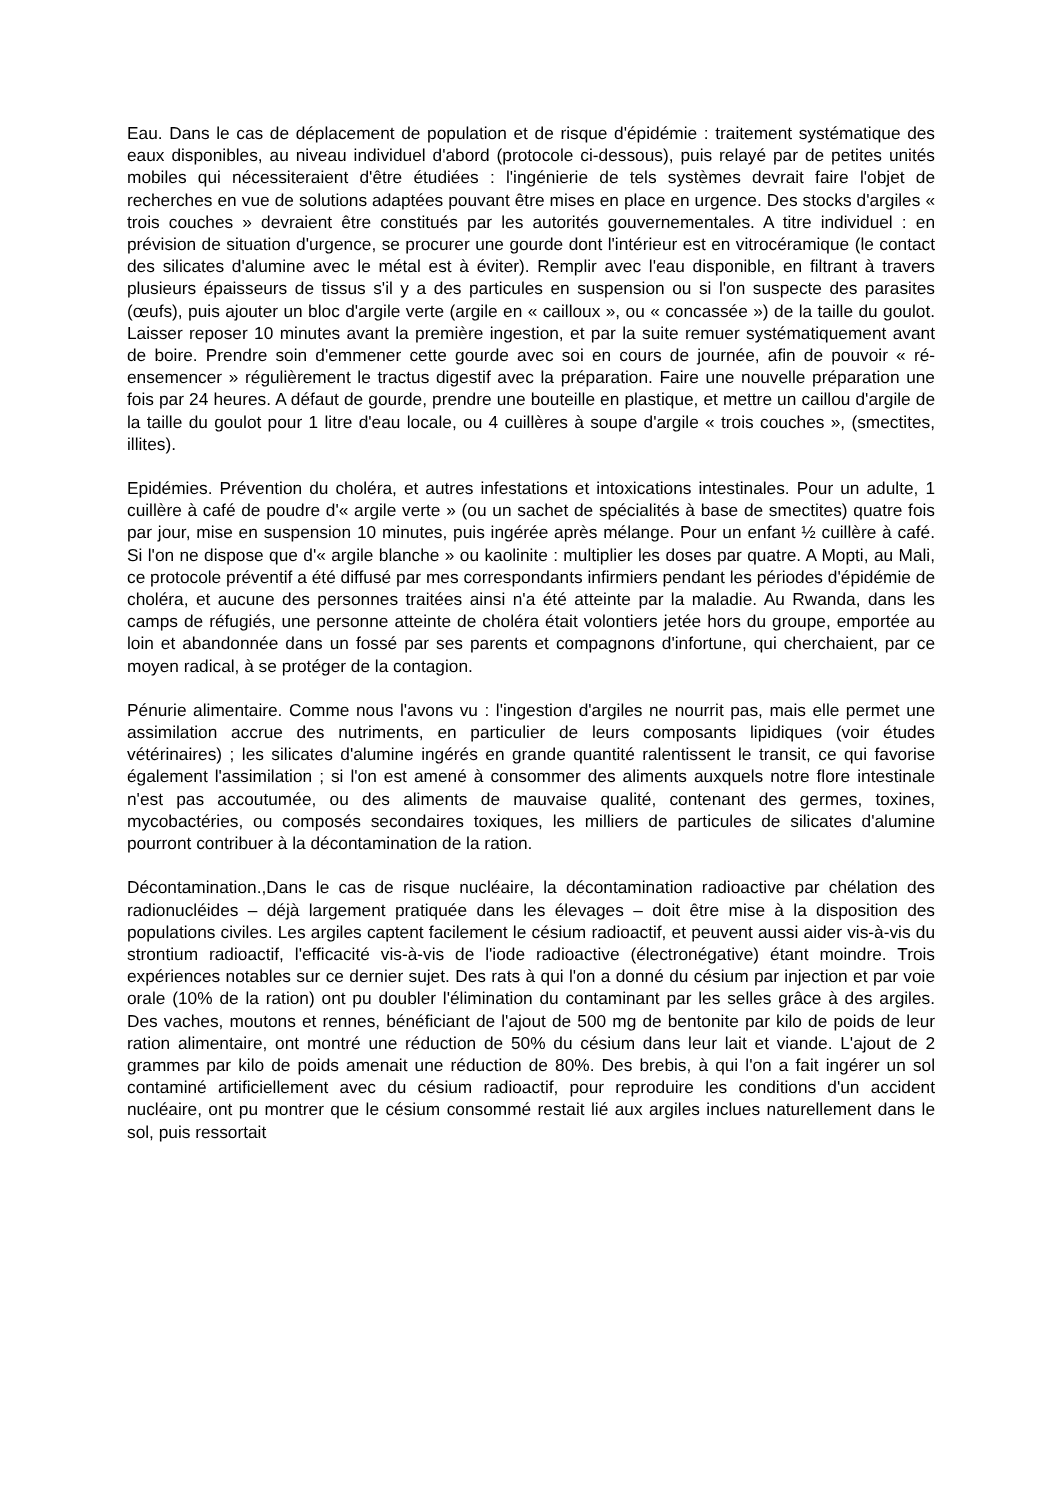Eau. Dans le cas de déplacement de population et de risque d'épidémie : traitement systématique des eaux disponibles, au niveau individuel d'abord (protocole ci-dessous), puis relayé par de petites unités mobiles qui nécessiteraient d'être étudiées : l'ingénierie de tels systèmes devrait faire l'objet de recherches en vue de solutions adaptées pouvant être mises en place en urgence. Des stocks d'argiles « trois couches » devraient être constitués par les autorités gouvernementales. A titre individuel : en prévision de situation d'urgence, se procurer une gourde dont l'intérieur est en vitrocéramique (le contact des silicates d'alumine avec le métal est à éviter). Remplir avec l'eau disponible, en filtrant à travers plusieurs épaisseurs de tissus s'il y a des particules en suspension ou si l'on suspecte des parasites (œufs), puis ajouter un bloc d'argile verte (argile en « cailloux », ou « concassée ») de la taille du goulot. Laisser reposer 10 minutes avant la première ingestion, et par la suite remuer systématiquement avant de boire. Prendre soin d'emmener cette gourde avec soi en cours de journée, afin de pouvoir « ré-ensemencer » régulièrement le tractus digestif avec la préparation. Faire une nouvelle préparation une fois par 24 heures. A défaut de gourde, prendre une bouteille en plastique, et mettre un caillou d'argile de la taille du goulot pour 1 litre d'eau locale, ou 4 cuillères à soupe d'argile « trois couches », (smectites, illites).
Epidémies. Prévention du choléra, et autres infestations et intoxications intestinales. Pour un adulte, 1 cuillère à café de poudre d'« argile verte » (ou un sachet de spécialités à base de smectites) quatre fois par jour, mise en suspension 10 minutes, puis ingérée après mélange. Pour un enfant ½ cuillère à café. Si l'on ne dispose que d'« argile blanche » ou kaolinite : multiplier les doses par quatre. A Mopti, au Mali, ce protocole préventif a été diffusé par mes correspondants infirmiers pendant les périodes d'épidémie de choléra, et aucune des personnes traitées ainsi n'a été atteinte par la maladie. Au Rwanda, dans les camps de réfugiés, une personne atteinte de choléra était volontiers jetée hors du groupe, emportée au loin et abandonnée dans un fossé par ses parents et compagnons d'infortune, qui cherchaient, par ce moyen radical, à se protéger de la contagion.
Pénurie alimentaire. Comme nous l'avons vu : l'ingestion d'argiles ne nourrit pas, mais elle permet une assimilation accrue des nutriments, en particulier de leurs composants lipidiques (voir études vétérinaires) ; les silicates d'alumine ingérés en grande quantité ralentissent le transit, ce qui favorise également l'assimilation ; si l'on est amené à consommer des aliments auxquels notre flore intestinale n'est pas accoutumée, ou des aliments de mauvaise qualité, contenant des germes, toxines, mycobactéries, ou composés secondaires toxiques, les milliers de particules de silicates d'alumine pourront contribuer à la décontamination de la ration.
Décontamination.,Dans le cas de risque nucléaire, la décontamination radioactive par chélation des radionucléides – déjà largement pratiquée dans les élevages – doit être mise à la disposition des populations civiles. Les argiles captent facilement le césium radioactif, et peuvent aussi aider vis-à-vis du strontium radioactif, l'efficacité vis-à-vis de l'iode radioactive (électronégative) étant moindre. Trois expériences notables sur ce dernier sujet. Des rats à qui l'on a donné du césium par injection et par voie orale (10% de la ration) ont pu doubler l'élimination du contaminant par les selles grâce à des argiles. Des vaches, moutons et rennes, bénéficiant de l'ajout de 500 mg de bentonite par kilo de poids de leur ration alimentaire, ont montré une réduction de 50% du césium dans leur lait et viande. L'ajout de 2 grammes par kilo de poids amenait une réduction de 80%. Des brebis, à qui l'on a fait ingérer un sol contaminé artificiellement avec du césium radioactif, pour reproduire les conditions d'un accident nucléaire, ont pu montrer que le césium consommé restait lié aux argiles inclues naturellement dans le sol, puis ressortait